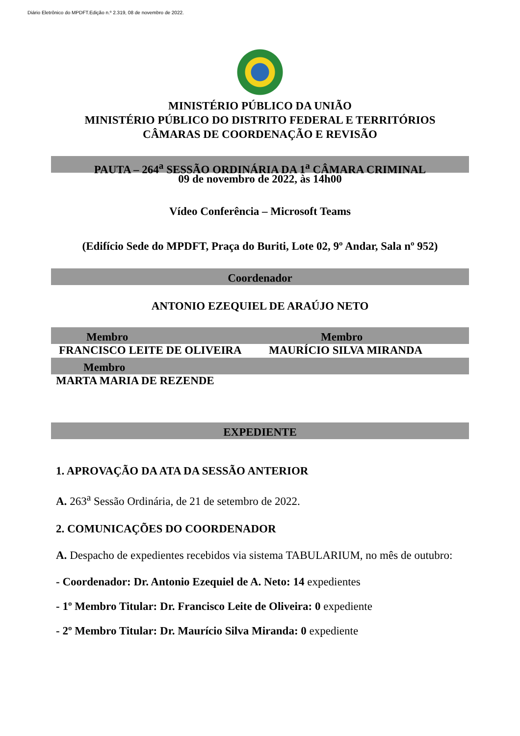Diário Eletrônico do MPDFT.Edição n.º 2.319, 08 de novembro de 2022.
MINISTÉRIO PÚBLICO DA UNIÃO
MINISTÉRIO PÚBLICO DO DISTRITO FEDERAL E TERRITÓRIOS
CÂMARAS DE COORDENAÇÃO E REVISÃO
PAUTA – 264<sup>a</sup> SESSÃO ORDINÁRIA DA 1<sup>a</sup> CÂMARA CRIMINAL
09 de novembro de 2022, às 14h00
Vídeo Conferência – Microsoft Teams
(Edifício Sede do MPDFT, Praça do Buriti, Lote 02, 9º Andar, Sala nº 952)
Coordenador
ANTONIO EZEQUIEL DE ARAÚJO NETO
Membro Membro
FRANCISCO LEITE DE OLIVEIRA MAURÍCIO SILVA MIRANDA
Membro
MARTA MARIA DE REZENDE
EXPEDIENTE
1. APROVAÇÃO DA ATA DA SESSÃO ANTERIOR
A. 263<sup>a</sup> Sessão Ordinária, de 21 de setembro de 2022.
2. COMUNICAÇÕES DO COORDENADOR
A. Despacho de expedientes recebidos via sistema TABULARIUM, no mês de outubro:
- Coordenador: Dr. Antonio Ezequiel de A. Neto: 14 expedientes
- 1º Membro Titular: Dr. Francisco Leite de Oliveira: 0 expediente
- 2º Membro Titular: Dr. Maurício Silva Miranda: 0 expediente